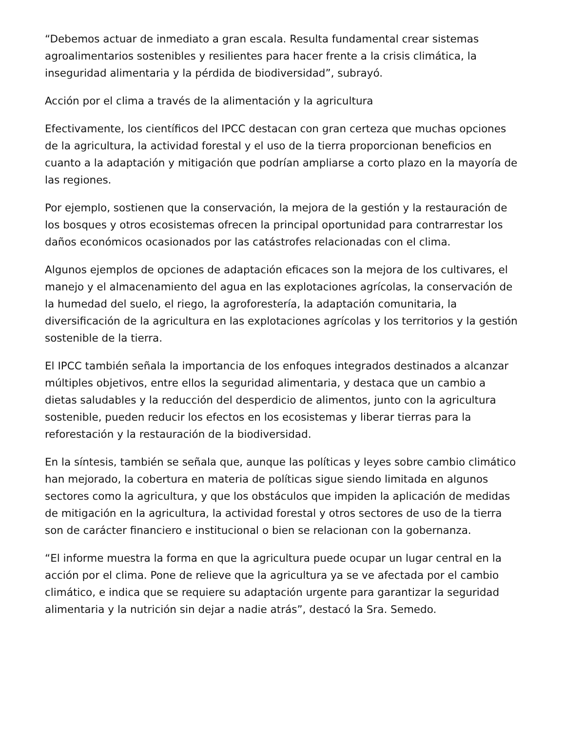“Debemos actuar de inmediato a gran escala. Resulta fundamental crear sistemas agroalimentarios sostenibles y resilientes para hacer frente a la crisis climática, la inseguridad alimentaria y la pérdida de biodiversidad”, subrayó.
Acción por el clima a través de la alimentación y la agricultura
Efectivamente, los científicos del IPCC destacan con gran certeza que muchas opciones de la agricultura, la actividad forestal y el uso de la tierra proporcionan beneficios en cuanto a la adaptación y mitigación que podrían ampliarse a corto plazo en la mayoría de las regiones.
Por ejemplo, sostienen que la conservación, la mejora de la gestión y la restauración de los bosques y otros ecosistemas ofrecen la principal oportunidad para contrarrestar los daños económicos ocasionados por las catástrofes relacionadas con el clima.
Algunos ejemplos de opciones de adaptación eficaces son la mejora de los cultivares, el manejo y el almacenamiento del agua en las explotaciones agrícolas, la conservación de la humedad del suelo, el riego, la agroforestería, la adaptación comunitaria, la diversificación de la agricultura en las explotaciones agrícolas y los territorios y la gestión sostenible de la tierra.
El IPCC también señala la importancia de los enfoques integrados destinados a alcanzar múltiples objetivos, entre ellos la seguridad alimentaria, y destaca que un cambio a dietas saludables y la reducción del desperdicio de alimentos, junto con la agricultura sostenible, pueden reducir los efectos en los ecosistemas y liberar tierras para la reforestación y la restauración de la biodiversidad.
En la síntesis, también se señala que, aunque las políticas y leyes sobre cambio climático han mejorado, la cobertura en materia de políticas sigue siendo limitada en algunos sectores como la agricultura, y que los obstáculos que impiden la aplicación de medidas de mitigación en la agricultura, la actividad forestal y otros sectores de uso de la tierra son de carácter financiero e institucional o bien se relacionan con la gobernanza.
“El informe muestra la forma en que la agricultura puede ocupar un lugar central en la acción por el clima. Pone de relieve que la agricultura ya se ve afectada por el cambio climático, e indica que se requiere su adaptación urgente para garantizar la seguridad alimentaria y la nutrición sin dejar a nadie atrás”, destacó la Sra. Semedo.